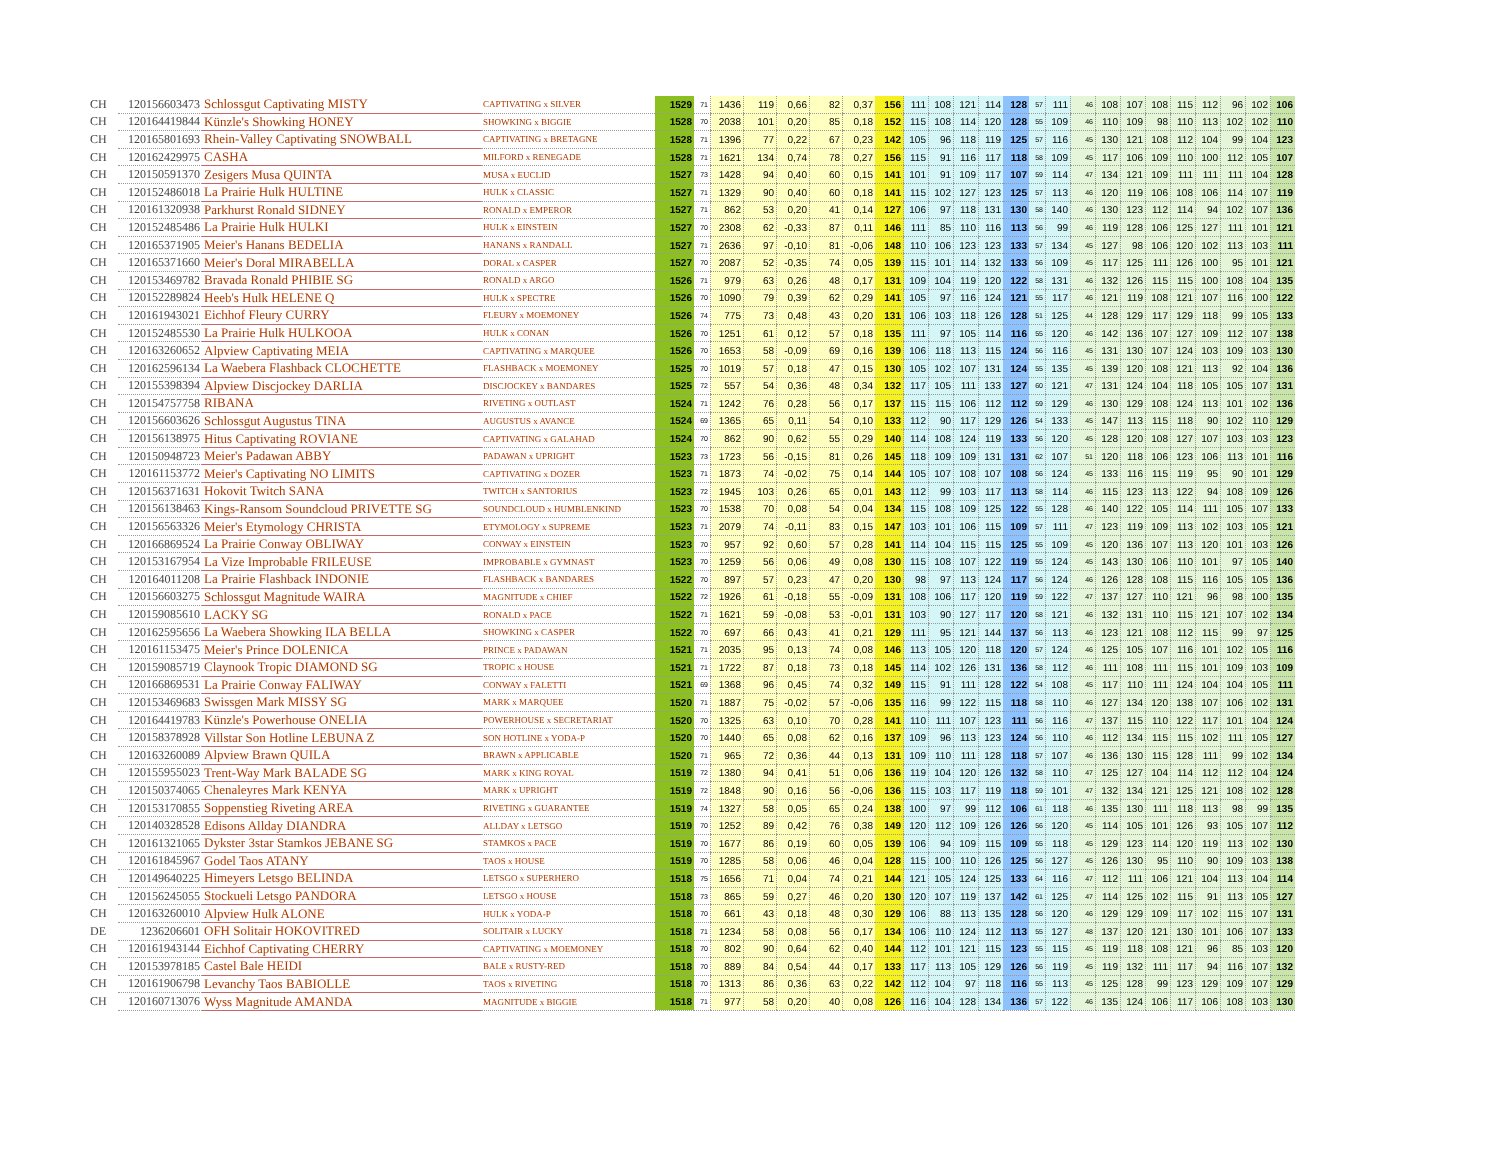| CH | 120156603473 | Schlossgut Captivating MISTY | CAPTIVATING x SILVER | 1529 | 71 | 1436 | 119 | 0,66 | 82 | 0,37 | 156 | 111 | 108 | 121 | 114 | 128 | 57 | 111 | 46 | 108 | 107 | 108 | 115 | 112 | 96 | 102 | 106 |
| CH | 120164419844 | Künzle's Showking HONEY | SHOWKING x BIGGIE | 1528 | 70 | 2038 | 101 | 0,20 | 85 | 0,18 | 152 | 115 | 108 | 114 | 120 | 128 | 55 | 109 | 46 | 110 | 109 | 98 | 110 | 113 | 102 | 102 | 110 |
| CH | 120165801693 | Rhein-Valley Captivating SNOWBALL | CAPTIVATING x BRETAGNE | 1528 | 71 | 1396 | 77 | 0,22 | 67 | 0,23 | 142 | 105 | 96 | 118 | 119 | 125 | 57 | 116 | 45 | 130 | 121 | 108 | 112 | 104 | 99 | 104 | 123 |
| CH | 120162429975 | CASHA | MILFORD x RENEGADE | 1528 | 71 | 1621 | 134 | 0,74 | 78 | 0,27 | 156 | 115 | 91 | 116 | 117 | 118 | 58 | 109 | 45 | 117 | 106 | 109 | 110 | 100 | 112 | 105 | 107 |
| CH | 120150591370 | Zesigers Musa QUINTA | MUSA x EUCLID | 1527 | 73 | 1428 | 94 | 0,40 | 60 | 0,15 | 141 | 101 | 91 | 109 | 117 | 107 | 59 | 114 | 47 | 134 | 121 | 109 | 111 | 111 | 111 | 104 | 128 |
| CH | 120152486018 | La Prairie Hulk HULTINE | HULK x CLASSIC | 1527 | 71 | 1329 | 90 | 0,40 | 60 | 0,18 | 141 | 115 | 102 | 127 | 123 | 125 | 57 | 113 | 46 | 120 | 119 | 106 | 108 | 106 | 114 | 107 | 119 |
| CH | 120161320938 | Parkhurst Ronald SIDNEY | RONALD x EMPEROR | 1527 | 71 | 862 | 53 | 0,20 | 41 | 0,14 | 127 | 106 | 97 | 118 | 131 | 130 | 58 | 140 | 46 | 130 | 123 | 112 | 114 | 94 | 102 | 107 | 136 |
| CH | 120152485486 | La Prairie Hulk HULKI | HULK x EINSTEIN | 1527 | 70 | 2308 | 62 | -0,33 | 87 | 0,11 | 146 | 111 | 85 | 110 | 116 | 113 | 56 | 99 | 46 | 119 | 128 | 106 | 125 | 127 | 111 | 101 | 121 |
| CH | 120165371905 | Meier's Hanans BEDELIA | HANANS x RANDALL | 1527 | 71 | 2636 | 97 | -0,10 | 81 | -0,06 | 148 | 110 | 106 | 123 | 123 | 133 | 57 | 134 | 45 | 127 | 98 | 106 | 120 | 102 | 113 | 103 | 111 |
| CH | 120165371660 | Meier's Doral MIRABELLA | DORAL x CASPER | 1527 | 70 | 2087 | 52 | -0,35 | 74 | 0,05 | 139 | 115 | 101 | 114 | 132 | 133 | 56 | 109 | 45 | 117 | 125 | 111 | 126 | 100 | 95 | 101 | 121 |
| CH | 120153469782 | Bravada Ronald PHIBIE SG | RONALD x ARGO | 1526 | 71 | 979 | 63 | 0,26 | 48 | 0,17 | 131 | 109 | 104 | 119 | 120 | 122 | 58 | 131 | 46 | 132 | 126 | 115 | 115 | 100 | 108 | 104 | 135 |
| CH | 120152289824 | Heeb's Hulk HELENE Q | HULK x SPECTRE | 1526 | 70 | 1090 | 79 | 0,39 | 62 | 0,29 | 141 | 105 | 97 | 116 | 124 | 121 | 55 | 117 | 46 | 121 | 119 | 108 | 121 | 107 | 116 | 100 | 122 |
| CH | 120161943021 | Eichhof Fleury CURRY | FLEURY x MOEMONEY | 1526 | 74 | 775 | 73 | 0,48 | 43 | 0,20 | 131 | 106 | 103 | 118 | 126 | 128 | 51 | 125 | 44 | 128 | 129 | 117 | 129 | 118 | 99 | 105 | 133 |
| CH | 120152485530 | La Prairie Hulk HULKOOA | HULK x CONAN | 1526 | 70 | 1251 | 61 | 0,12 | 57 | 0,18 | 135 | 111 | 97 | 105 | 114 | 116 | 55 | 120 | 46 | 142 | 136 | 107 | 127 | 109 | 112 | 107 | 138 |
| CH | 120163260652 | Alpview Captivating MEIA | CAPTIVATING x MARQUEE | 1526 | 70 | 1653 | 58 | -0,09 | 69 | 0,16 | 139 | 106 | 118 | 113 | 115 | 124 | 56 | 116 | 45 | 131 | 130 | 107 | 124 | 103 | 109 | 103 | 130 |
| CH | 120162596134 | La Waebera Flashback CLOCHETTE | FLASHBACK x MOEMONEY | 1525 | 70 | 1019 | 57 | 0,18 | 47 | 0,15 | 130 | 105 | 102 | 107 | 131 | 124 | 55 | 135 | 45 | 139 | 120 | 108 | 121 | 113 | 92 | 104 | 136 |
| CH | 120155398394 | Alpview Discjockey DARLIA | DISCJOCKEY x BANDARES | 1525 | 72 | 557 | 54 | 0,36 | 48 | 0,34 | 132 | 117 | 105 | 111 | 133 | 127 | 60 | 121 | 47 | 131 | 124 | 104 | 118 | 105 | 105 | 107 | 131 |
| CH | 120154757758 | RIBANA | RIVETING x OUTLAST | 1524 | 71 | 1242 | 76 | 0,28 | 56 | 0,17 | 137 | 115 | 115 | 106 | 112 | 112 | 59 | 129 | 46 | 130 | 129 | 108 | 124 | 113 | 101 | 102 | 136 |
| CH | 120156603626 | Schlossgut Augustus TINA | AUGUSTUS x AVANCE | 1524 | 69 | 1365 | 65 | 0,11 | 54 | 0,10 | 133 | 112 | 90 | 117 | 129 | 126 | 54 | 133 | 45 | 147 | 113 | 115 | 118 | 90 | 102 | 110 | 129 |
| CH | 120156138975 | Hitus Captivating ROVIANE | CAPTIVATING x GALAHAD | 1524 | 70 | 862 | 90 | 0,62 | 55 | 0,29 | 140 | 114 | 108 | 124 | 119 | 133 | 56 | 120 | 45 | 128 | 120 | 108 | 127 | 107 | 103 | 103 | 123 |
| CH | 120150948723 | Meier's Padawan ABBY | PADAWAN x UPRIGHT | 1523 | 73 | 1723 | 56 | -0,15 | 81 | 0,26 | 145 | 118 | 109 | 109 | 131 | 131 | 62 | 107 | 51 | 120 | 118 | 106 | 123 | 106 | 113 | 101 | 116 |
| CH | 120161153772 | Meier's Captivating NO LIMITS | CAPTIVATING x DOZER | 1523 | 71 | 1873 | 74 | -0,02 | 75 | 0,14 | 144 | 105 | 107 | 108 | 107 | 108 | 56 | 124 | 45 | 133 | 116 | 115 | 119 | 95 | 90 | 101 | 129 |
| CH | 120156371631 | Hokovit Twitch SANA | TWITCH x SANTORIUS | 1523 | 72 | 1945 | 103 | 0,26 | 65 | 0,01 | 143 | 112 | 99 | 103 | 117 | 113 | 58 | 114 | 46 | 115 | 123 | 113 | 122 | 94 | 108 | 109 | 126 |
| CH | 120156138463 | Kings-Ransom Soundcloud PRIVETTE SG | SOUNDCLOUD x HUMBLENKIND | 1523 | 70 | 1538 | 70 | 0,08 | 54 | 0,04 | 134 | 115 | 108 | 109 | 125 | 122 | 55 | 128 | 46 | 140 | 122 | 105 | 114 | 111 | 105 | 107 | 133 |
| CH | 120156563326 | Meier's Etymology CHRISTA | ETYMOLOGY x SUPREME | 1523 | 71 | 2079 | 74 | -0,11 | 83 | 0,15 | 147 | 103 | 101 | 106 | 115 | 109 | 57 | 111 | 47 | 123 | 119 | 109 | 113 | 102 | 103 | 105 | 121 |
| CH | 120166869524 | La Prairie Conway OBLIWAY | CONWAY x EINSTEIN | 1523 | 70 | 957 | 92 | 0,60 | 57 | 0,28 | 141 | 114 | 104 | 115 | 115 | 125 | 55 | 109 | 45 | 120 | 136 | 107 | 113 | 120 | 101 | 103 | 126 |
| CH | 120153167954 | La Vize Improbable FRILEUSE | IMPROBABLE x GYMNAST | 1523 | 70 | 1259 | 56 | 0,06 | 49 | 0,08 | 130 | 115 | 108 | 107 | 122 | 119 | 55 | 124 | 45 | 143 | 130 | 106 | 110 | 101 | 97 | 105 | 140 |
| CH | 120164011208 | La Prairie Flashback INDONIE | FLASHBACK x BANDARES | 1522 | 70 | 897 | 57 | 0,23 | 47 | 0,20 | 130 | 98 | 97 | 113 | 124 | 117 | 56 | 124 | 46 | 126 | 128 | 108 | 115 | 116 | 105 | 105 | 136 |
| CH | 120156603275 | Schlossgut Magnitude WAIRA | MAGNITUDE x CHIEF | 1522 | 72 | 1926 | 61 | -0,18 | 55 | -0,09 | 131 | 108 | 106 | 117 | 120 | 119 | 59 | 122 | 47 | 137 | 127 | 110 | 121 | 96 | 98 | 100 | 135 |
| CH | 120159085610 | LACKY SG | RONALD x PACE | 1522 | 71 | 1621 | 59 | -0,08 | 53 | -0,01 | 131 | 103 | 90 | 127 | 117 | 120 | 58 | 121 | 46 | 132 | 131 | 110 | 115 | 121 | 107 | 102 | 134 |
| CH | 120162595656 | La Waebera Showking ILA BELLA | SHOWKING x CASPER | 1522 | 70 | 697 | 66 | 0,43 | 41 | 0,21 | 129 | 111 | 95 | 121 | 144 | 137 | 56 | 113 | 46 | 123 | 121 | 108 | 112 | 115 | 99 | 97 | 125 |
| CH | 120161153475 | Meier's Prince DOLENICA | PRINCE x PADAWAN | 1521 | 71 | 2035 | 95 | 0,13 | 74 | 0,08 | 146 | 113 | 105 | 120 | 118 | 120 | 57 | 124 | 46 | 125 | 105 | 107 | 116 | 101 | 102 | 105 | 116 |
| CH | 120159085719 | Claynook Tropic DIAMOND SG | TROPIC x HOUSE | 1521 | 71 | 1722 | 87 | 0,18 | 73 | 0,18 | 145 | 114 | 102 | 126 | 131 | 136 | 58 | 112 | 46 | 111 | 108 | 111 | 115 | 101 | 109 | 103 | 109 |
| CH | 120166869531 | La Prairie Conway FALIWAY | CONWAY x FALETTI | 1521 | 69 | 1368 | 96 | 0,45 | 74 | 0,32 | 149 | 115 | 91 | 111 | 128 | 122 | 54 | 108 | 45 | 117 | 110 | 111 | 124 | 104 | 104 | 105 | 111 |
| CH | 120153469683 | Swissgen Mark MISSY SG | MARK x MARQUEE | 1520 | 71 | 1887 | 75 | -0,02 | 57 | -0,06 | 135 | 116 | 99 | 122 | 115 | 118 | 58 | 110 | 46 | 127 | 134 | 120 | 138 | 107 | 106 | 102 | 131 |
| CH | 120164419783 | Künzle's Powerhouse ONELIA | POWERHOUSE x SECRETARIAT | 1520 | 70 | 1325 | 63 | 0,10 | 70 | 0,28 | 141 | 110 | 111 | 107 | 123 | 111 | 56 | 116 | 47 | 137 | 115 | 110 | 122 | 117 | 101 | 104 | 124 |
| CH | 120158378928 | Villstar Son Hotline LEBUNA Z | SON HOTLINE x YODA-P | 1520 | 70 | 1440 | 65 | 0,08 | 62 | 0,16 | 137 | 109 | 96 | 113 | 123 | 124 | 56 | 110 | 46 | 112 | 134 | 115 | 115 | 102 | 111 | 105 | 127 |
| CH | 120163260089 | Alpview Brawn QUILA | BRAWN x APPLICABLE | 1520 | 71 | 965 | 72 | 0,36 | 44 | 0,13 | 131 | 109 | 110 | 111 | 128 | 118 | 57 | 107 | 46 | 136 | 130 | 115 | 128 | 111 | 99 | 102 | 134 |
| CH | 120155955023 | Trent-Way Mark BALADE SG | MARK x KING ROYAL | 1519 | 72 | 1380 | 94 | 0,41 | 51 | 0,06 | 136 | 119 | 104 | 120 | 126 | 132 | 58 | 110 | 47 | 125 | 127 | 104 | 114 | 112 | 112 | 104 | 124 |
| CH | 120150374065 | Chenaleyres Mark KENYA | MARK x UPRIGHT | 1519 | 72 | 1848 | 90 | 0,16 | 56 | -0,06 | 136 | 115 | 103 | 117 | 119 | 118 | 59 | 101 | 47 | 132 | 134 | 121 | 125 | 121 | 108 | 102 | 128 |
| CH | 120153170855 | Soppenstieg Riveting AREA | RIVETING x GUARANTEE | 1519 | 74 | 1327 | 58 | 0,05 | 65 | 0,24 | 138 | 100 | 97 | 99 | 112 | 106 | 61 | 118 | 46 | 135 | 130 | 111 | 118 | 113 | 98 | 99 | 135 |
| CH | 120140328528 | Edisons Allday DIANDRA | ALLDAY x LETSGO | 1519 | 70 | 1252 | 89 | 0,42 | 76 | 0,38 | 149 | 120 | 112 | 109 | 126 | 126 | 56 | 120 | 45 | 114 | 105 | 101 | 126 | 93 | 105 | 107 | 112 |
| CH | 120161321065 | Dykster 3star Stamkos JEBANE SG | STAMKOS x PACE | 1519 | 70 | 1677 | 86 | 0,19 | 60 | 0,05 | 139 | 106 | 94 | 109 | 115 | 109 | 55 | 118 | 45 | 129 | 123 | 114 | 120 | 119 | 113 | 102 | 130 |
| CH | 120161845967 | Godel Taos ATANY | TAOS x HOUSE | 1519 | 70 | 1285 | 58 | 0,06 | 46 | 0,04 | 128 | 115 | 100 | 110 | 126 | 125 | 56 | 127 | 45 | 126 | 130 | 95 | 110 | 90 | 109 | 103 | 138 |
| CH | 120149640225 | Himeyers Letsgo BELINDA | LETSGO x SUPERHERO | 1518 | 75 | 1656 | 71 | 0,04 | 74 | 0,21 | 144 | 121 | 105 | 124 | 125 | 133 | 64 | 116 | 47 | 112 | 111 | 106 | 121 | 104 | 113 | 104 | 114 |
| CH | 120156245055 | Stockueli Letsgo PANDORA | LETSGO x HOUSE | 1518 | 73 | 865 | 59 | 0,27 | 46 | 0,20 | 130 | 120 | 107 | 119 | 137 | 142 | 61 | 125 | 47 | 114 | 125 | 102 | 115 | 91 | 113 | 105 | 127 |
| CH | 120163260010 | Alpview Hulk ALONE | HULK x YODA-P | 1518 | 70 | 661 | 43 | 0,18 | 48 | 0,30 | 129 | 106 | 88 | 113 | 135 | 128 | 56 | 120 | 46 | 129 | 129 | 109 | 117 | 102 | 115 | 107 | 131 |
| DE | 1236206601 | OFH Solitair HOKOVITRED | SOLITAIR x LUCKY | 1518 | 71 | 1234 | 58 | 0,08 | 56 | 0,17 | 134 | 106 | 110 | 124 | 112 | 113 | 55 | 127 | 48 | 137 | 120 | 121 | 130 | 101 | 106 | 107 | 133 |
| CH | 120161943144 | Eichhof Captivating CHERRY | CAPTIVATING x MOEMONEY | 1518 | 70 | 802 | 90 | 0,64 | 62 | 0,40 | 144 | 112 | 101 | 121 | 115 | 123 | 55 | 115 | 45 | 119 | 118 | 108 | 121 | 96 | 85 | 103 | 120 |
| CH | 120153978185 | Castel Bale HEIDI | BALE x RUSTY-RED | 1518 | 70 | 889 | 84 | 0,54 | 44 | 0,17 | 133 | 117 | 113 | 105 | 129 | 126 | 56 | 119 | 45 | 119 | 132 | 111 | 117 | 94 | 116 | 107 | 132 |
| CH | 120161906798 | Levanchy Taos BABIOLLE | TAOS x RIVETING | 1518 | 70 | 1313 | 86 | 0,36 | 63 | 0,22 | 142 | 112 | 104 | 97 | 118 | 116 | 55 | 113 | 45 | 125 | 128 | 99 | 123 | 129 | 109 | 107 | 129 |
| CH | 120160713076 | Wyss Magnitude AMANDA | MAGNITUDE x BIGGIE | 1518 | 71 | 977 | 58 | 0,20 | 40 | 0,08 | 126 | 116 | 104 | 128 | 134 | 136 | 57 | 122 | 46 | 135 | 124 | 106 | 117 | 106 | 108 | 103 | 130 |